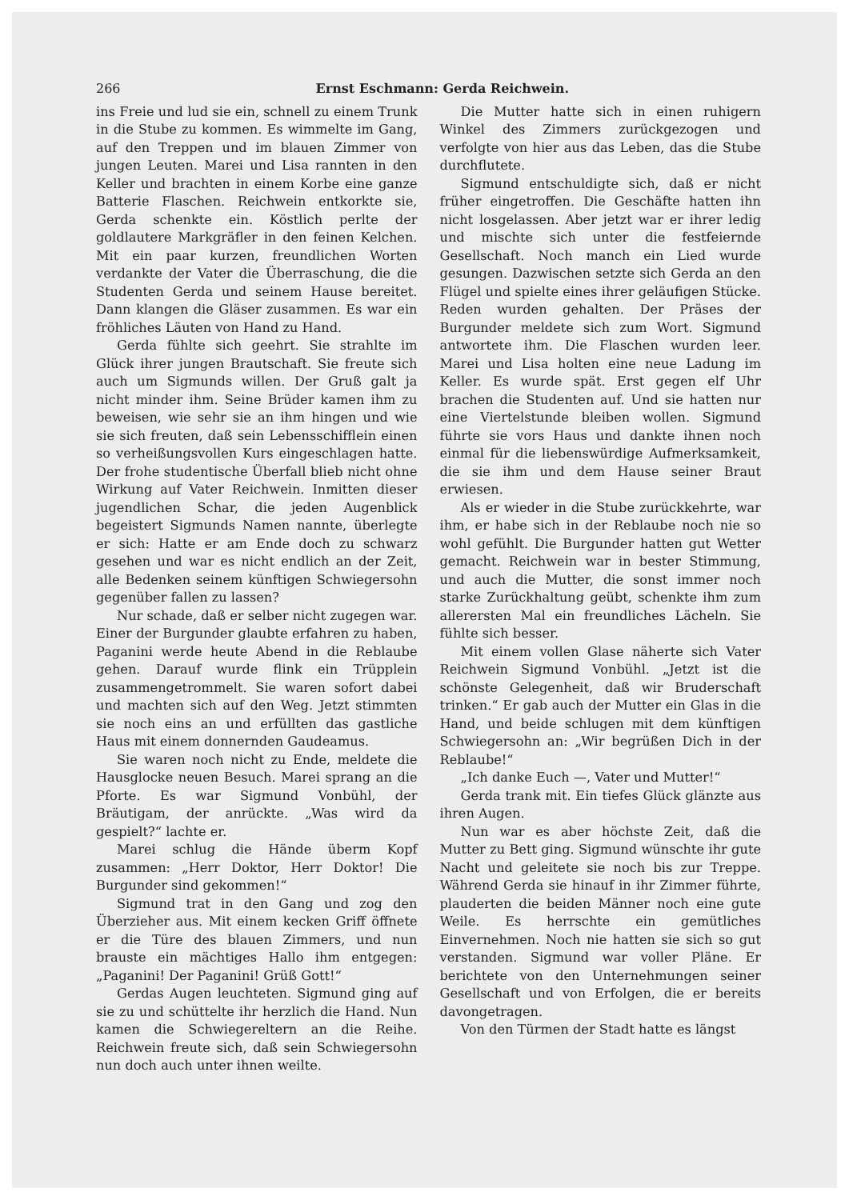266 Ernst Eschmann: Gerda Reichwein.
ins Freie und lud sie ein, schnell zu einem Trunk in die Stube zu kommen. Es wimmelte im Gang, auf den Treppen und im blauen Zimmer von jungen Leuten. Marei und Lisa rannten in den Keller und brachten in einem Korbe eine ganze Batterie Flaschen. Reichwein entkorkte sie, Gerda schenkte ein. Köstlich perlte der goldlautere Markgräfler in den feinen Kelchen. Mit ein paar kurzen, freundlichen Worten verdankte der Vater die Überraschung, die die Studenten Gerda und seinem Hause bereitet. Dann klangen die Gläser zusammen. Es war ein fröhliches Läuten von Hand zu Hand.
Gerda fühlte sich geehrt. Sie strahlte im Glück ihrer jungen Brautschaft. Sie freute sich auch um Sigmunds willen. Der Gruß galt ja nicht minder ihm. Seine Brüder kamen ihm zu beweisen, wie sehr sie an ihm hingen und wie sie sich freuten, daß sein Lebensschifflein einen so verheißungsvollen Kurs eingeschlagen hatte. Der frohe studentische Überfall blieb nicht ohne Wirkung auf Vater Reichwein. Inmitten dieser jugendlichen Schar, die jeden Augenblick begeistert Sigmunds Namen nannte, überlegte er sich: Hatte er am Ende doch zu schwarz gesehen und war es nicht endlich an der Zeit, alle Bedenken seinem künftigen Schwiegersohn gegenüber fallen zu lassen?
Nur schade, daß er selber nicht zugegen war. Einer der Burgunder glaubte erfahren zu haben, Paganini werde heute Abend in die Reblaube gehen. Darauf wurde flink ein Trüpplein zusammengetrommelt. Sie waren sofort dabei und machten sich auf den Weg. Jetzt stimmten sie noch eins an und erfüllten das gastliche Haus mit einem donnernden Gaudeamus.
Sie waren noch nicht zu Ende, meldete die Hausglocke neuen Besuch. Marei sprang an die Pforte. Es war Sigmund Vonbühl, der Bräutigam, der anrückte. „Was wird da gespielt?“ lachte er.
Marei schlug die Hände überm Kopf zusammen: „Herr Doktor, Herr Doktor! Die Burgunder sind gekommen!“
Sigmund trat in den Gang und zog den Überzieher aus. Mit einem kecken Griff öffnete er die Türe des blauen Zimmers, und nun brauste ein mächtiges Hallo ihm entgegen: „Paganini! Der Paganini! Grüß Gott!“
Gerdas Augen leuchteten. Sigmund ging auf sie zu und schüttelte ihr herzlich die Hand. Nun kamen die Schwiegereltern an die Reihe. Reichwein freute sich, daß sein Schwiegersohn nun doch auch unter ihnen weilte.
Die Mutter hatte sich in einen ruhigern Winkel des Zimmers zurückgezogen und verfolgte von hier aus das Leben, das die Stube durchflutete.
Sigmund entschuldigte sich, daß er nicht früher eingetroffen. Die Geschäfte hatten ihn nicht losgelassen. Aber jetzt war er ihrer ledig und mischte sich unter die festfeiernde Gesellschaft. Noch manch ein Lied wurde gesungen. Dazwischen setzte sich Gerda an den Flügel und spielte eines ihrer geläufigen Stücke. Reden wurden gehalten. Der Präses der Burgunder meldete sich zum Wort. Sigmund antwortete ihm. Die Flaschen wurden leer. Marei und Lisa holten eine neue Ladung im Keller. Es wurde spät. Erst gegen elf Uhr brachen die Studenten auf. Und sie hatten nur eine Viertelstunde bleiben wollen. Sigmund führte sie vors Haus und dankte ihnen noch einmal für die liebenswürdige Aufmerksamkeit, die sie ihm und dem Hause seiner Braut erwiesen.
Als er wieder in die Stube zurückkehrte, war ihm, er habe sich in der Reblaube noch nie so wohl gefühlt. Die Burgunder hatten gut Wetter gemacht. Reichwein war in bester Stimmung, und auch die Mutter, die sonst immer noch starke Zurückhaltung geübt, schenkte ihm zum allerersten Mal ein freundliches Lächeln. Sie fühlte sich besser.
Mit einem vollen Glase näherte sich Vater Reichwein Sigmund Vonbühl. „Jetzt ist die schönste Gelegenheit, daß wir Bruderschaft trinken.“ Er gab auch der Mutter ein Glas in die Hand, und beide schlugen mit dem künftigen Schwiegersohn an: „Wir begrüßen Dich in der Reblaube!“
„Ich danke Euch —, Vater und Mutter!“
Gerda trank mit. Ein tiefes Glück glänzte aus ihren Augen.
Nun war es aber höchste Zeit, daß die Mutter zu Bett ging. Sigmund wünschte ihr gute Nacht und geleitete sie noch bis zur Treppe. Während Gerda sie hinauf in ihr Zimmer führte, plauderten die beiden Männer noch eine gute Weile. Es herrschte ein gemütliches Einvernehmen. Noch nie hatten sie sich so gut verstanden. Sigmund war voller Pläne. Er berichtete von den Unternehmungen seiner Gesellschaft und von Erfolgen, die er bereits davongetragen.
Von den Türmen der Stadt hatte es längst